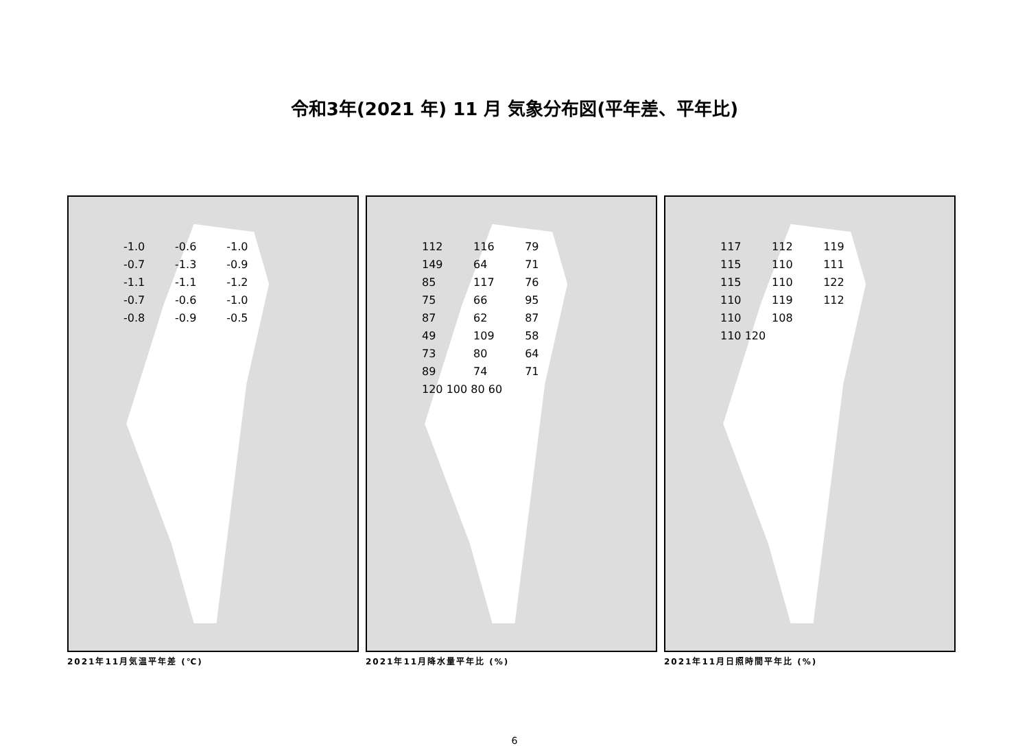令和3年(2021 年) 11 月 気象分布図(平年差、平年比)
-1.0 -0.6 -1.0 -0.7 -1.3 -0.9 -1.1 -1.1 -1.2 -0.7 -0.6 -1.0 -0.8 -0.9 -0.5
2021年11月気温平年差 (℃)
112 116 79 149 64 71 85 117 76 75 66 95 87 62 87 49 109 58 73 80 64 89 74 71
120 100 80 60
2021年11月降水量平年比 (%)
117 112 119 115 110 111 115 110 122 110 119 112 110 108
110 120
2021年11月日照時間平年比 (%)
6